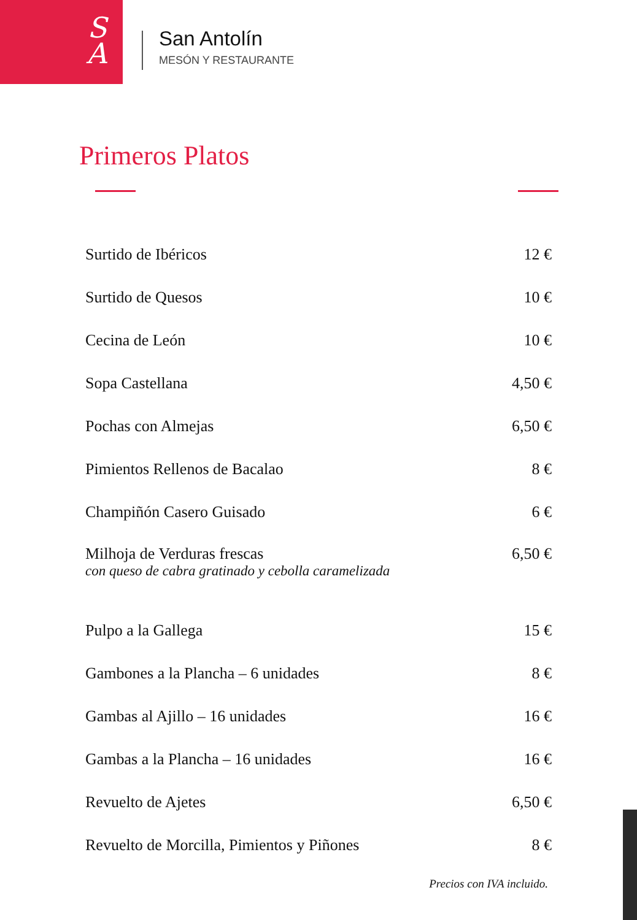S
A
San Antolín
MESÓN Y RESTAURANTE
Primeros Platos
| Surtido de Ibéricos | 12 € |
| Surtido de Quesos | 10 € |
| Cecina de León | 10 € |
| Sopa Castellana | 4,50 € |
| Pochas con Almejas | 6,50 € |
| Pimientos Rellenos de Bacalao | 8 € |
| Champiñón Casero Guisado | 6 € |
| Milhoja de Verduras frescas con queso de cabra gratinado y cebolla caramelizada | 6,50 € |
| Pulpo a la Gallega | 15 € |
| Gambones a la Plancha – 6 unidades | 8 € |
| Gambas al Ajillo – 16 unidades | 16 € |
| Gambas a la Plancha – 16 unidades | 16 € |
| Revuelto de Ajetes | 6,50 € |
| Revuelto de Morcilla, Pimientos y Piñones | 8 € |
Precios con IVA incluido.